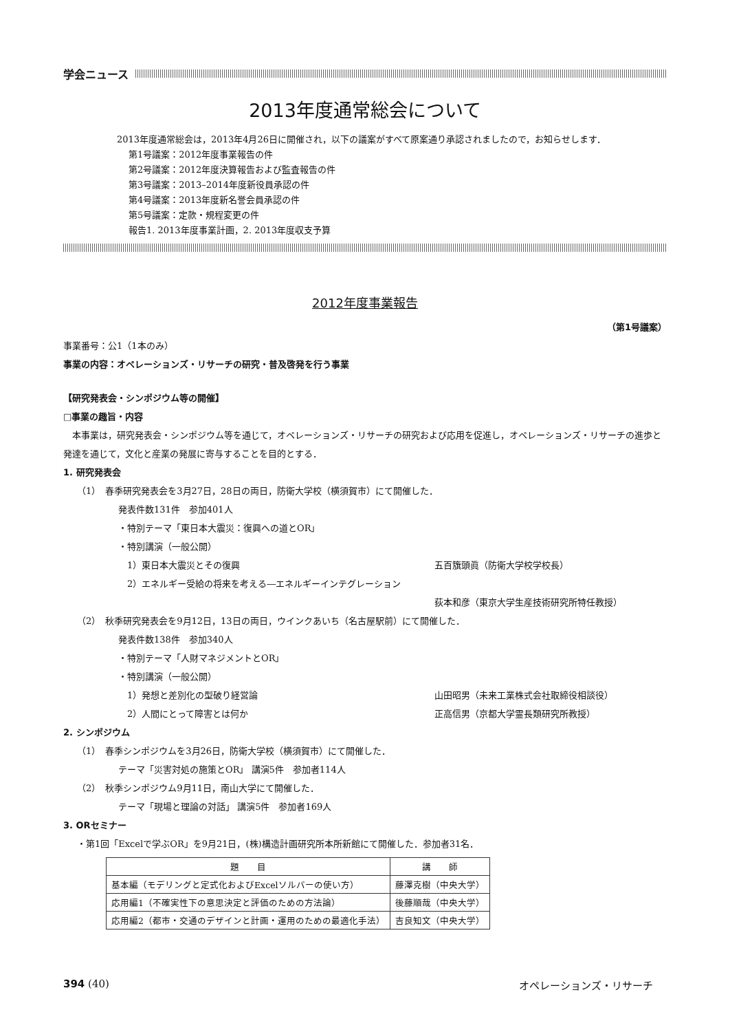学会ニュース
2013年度通常総会について
　2013年度通常総会は，2013年4月26日に開催され，以下の議案がすべて原案通り承認されましたので，お知らせします．
第1号議案：2012年度事業報告の件
第2号議案：2012年度決算報告および監査報告の件
第3号議案：2013–2014年度新役員承認の件
第4号議案：2013年度新名誉会員承認の件
第5号議案：定款・規程変更の件
報告1. 2013年度事業計画，2. 2013年度収支予算
2012年度事業報告
（第1号議案）
事業番号：公1（1本のみ）
事業の内容：オペレーションズ・リサーチの研究・普及啓発を行う事業
【研究発表会・シンポジウム等の開催】
□事業の趣旨・内容
　本事業は，研究発表会・シンポジウム等を通じて，オペレーションズ・リサーチの研究および応用を促進し，オペレーションズ・リサーチの進歩と発達を通じて，文化と産業の発展に寄与することを目的とする．
1. 研究発表会
（1）　春季研究発表会を3月27日，28日の両日，防衛大学校（横須賀市）にて開催した．
発表件数131件　参加401人
・特別テーマ「東日本大震災：復興への道とOR」
・特別講演（一般公開）
　1）東日本大震災とその復興 五百籏頭眞（防衛大学校学校長）
　2）エネルギー受給の将来を考える―エネルギーインテグレーション
荻本和彦（東京大学生産技術研究所特任教授）
（2）　秋季研究発表会を9月12日，13日の両日，ウインクあいち（名古屋駅前）にて開催した．
発表件数138件　参加340人
・特別テーマ「人財マネジメントとOR」
・特別講演（一般公開）
　1）発想と差別化の型破り経営論 山田昭男（未来工業株式会社取締役相談役）
　2）人間にとって障害とは何か 正高信男（京都大学霊長類研究所教授）
2. シンポジウム
（1）　春季シンポジウムを3月26日，防衛大学校（横須賀市）にて開催した．
テーマ「災害対処の施策とOR」 講演5件　参加者114人
（2）　秋季シンポジウム9月11日，南山大学にて開催した．
テーマ「現場と理論の対話」 講演5件　参加者169人
3. ORセミナー
・第1回「Excelで学ぶOR」を9月21日，(株)構造計画研究所本所新館にて開催した．参加者31名．
| 題 目 | 講 師 |
| --- | --- |
| 基本編（モデリングと定式化およびExcelソルバーの使い方） | 藤澤克樹（中央大学） |
| 応用編1（不確実性下の意思決定と評価のための方法論） | 後藤順哉（中央大学） |
| 応用編2（都市・交通のデザインと計画・運用のための最適化手法） | 吉良知文（中央大学） |
394 (40) オペレーションズ・リサーチ